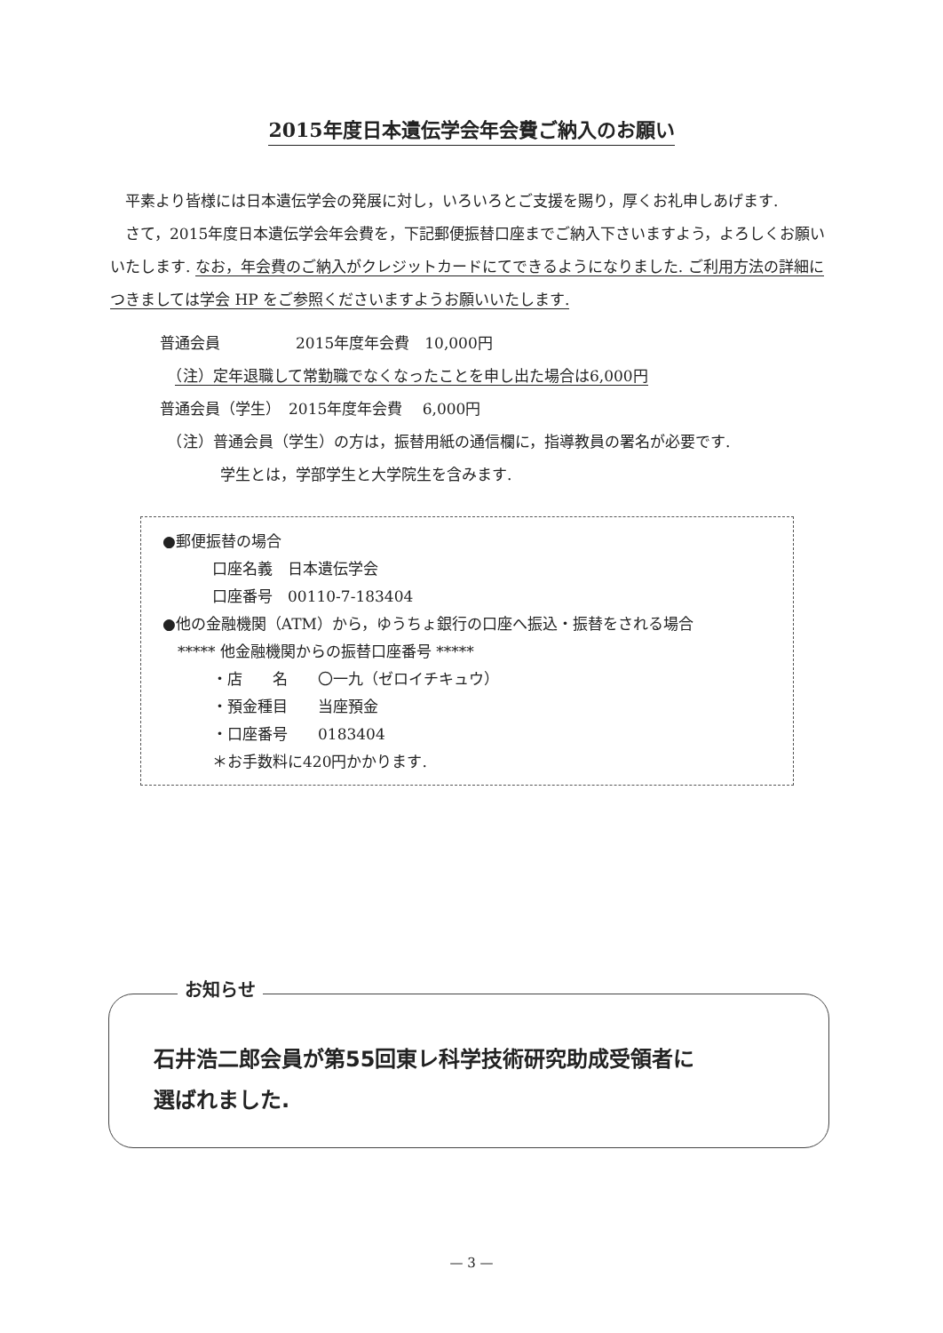2015年度日本遺伝学会年会費ご納入のお願い
　平素より皆様には日本遺伝学会の発展に対し，いろいろとご支援を賜り，厚くお礼申しあげます.
　さて，2015年度日本遺伝学会年会費を，下記郵便振替口座までご納入下さいますよう，よろしくお願いいたします. なお，年会費のご納入がクレジットカードにてできるようになりました. ご利用方法の詳細につきましては学会 HP をご参照くださいますようお願いいたします.
普通会員　　　　　2015年度年会費　10,000円
　（注）定年退職して常勤職でなくなったことを申し出た場合は6,000円
普通会員（学生）　2015年度年会費　 6,000円
　（注）普通会員（学生）の方は，振替用紙の通信欄に，指導教員の署名が必要です.
　　　　学生とは，学部学生と大学院生を含みます.
●郵便振替の場合
口座名義　日本遺伝学会
口座番号　00110-7-183404
●他の金融機関（ATM）から，ゆうちょ銀行の口座へ振込・振替をされる場合
　***** 他金融機関からの振替口座番号 *****
・店　　名　　〇一九（ゼロイチキュウ）
・預金種目　　当座預金
・口座番号　　0183404
＊お手数料に420円かかります.
石井浩二郎会員が第55回東レ科学技術研究助成受領者に
選ばれました.
お知らせ
— 3 —